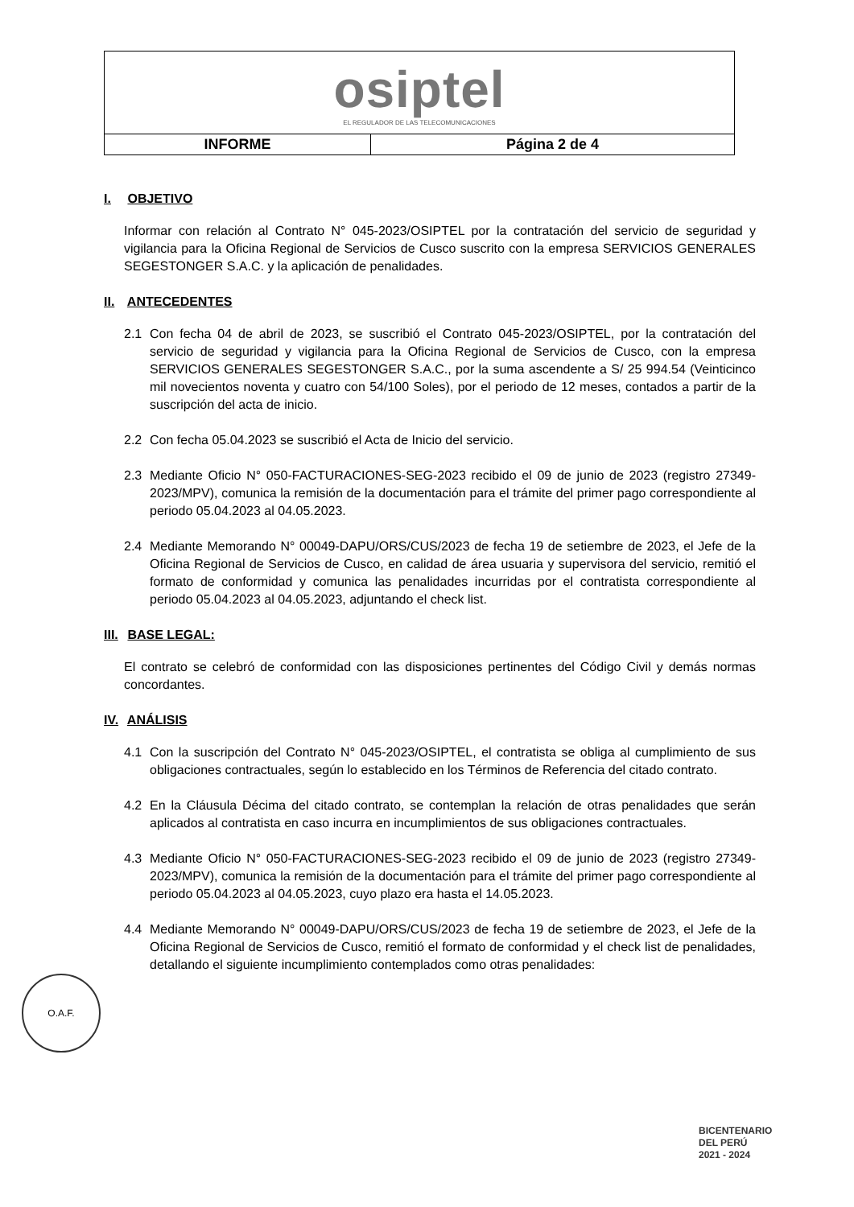| osiptel EL REGULADOR DE LAS TELECOMUNICACIONES | |
| INFORME | Página 2 de 4 |
I. OBJETIVO
Informar con relación al Contrato N° 045-2023/OSIPTEL por la contratación del servicio de seguridad y vigilancia para la Oficina Regional de Servicios de Cusco suscrito con la empresa SERVICIOS GENERALES SEGESTONGER S.A.C. y la aplicación de penalidades.
II. ANTECEDENTES
2.1 Con fecha 04 de abril de 2023, se suscribió el Contrato 045-2023/OSIPTEL, por la contratación del servicio de seguridad y vigilancia para la Oficina Regional de Servicios de Cusco, con la empresa SERVICIOS GENERALES SEGESTONGER S.A.C., por la suma ascendente a S/ 25 994.54 (Veinticinco mil novecientos noventa y cuatro con 54/100 Soles), por el periodo de 12 meses, contados a partir de la suscripción del acta de inicio.
2.2 Con fecha 05.04.2023 se suscribió el Acta de Inicio del servicio.
2.3 Mediante Oficio N° 050-FACTURACIONES-SEG-2023 recibido el 09 de junio de 2023 (registro 27349-2023/MPV), comunica la remisión de la documentación para el trámite del primer pago correspondiente al periodo 05.04.2023 al 04.05.2023.
2.4 Mediante Memorando N° 00049-DAPU/ORS/CUS/2023 de fecha 19 de setiembre de 2023, el Jefe de la Oficina Regional de Servicios de Cusco, en calidad de área usuaria y supervisora del servicio, remitió el formato de conformidad y comunica las penalidades incurridas por el contratista correspondiente al periodo 05.04.2023 al 04.05.2023, adjuntando el check list.
III. BASE LEGAL:
El contrato se celebró de conformidad con las disposiciones pertinentes del Código Civil y demás normas concordantes.
IV. ANÁLISIS
4.1 Con la suscripción del Contrato N° 045-2023/OSIPTEL, el contratista se obliga al cumplimiento de sus obligaciones contractuales, según lo establecido en los Términos de Referencia del citado contrato.
4.2 En la Cláusula Décima del citado contrato, se contemplan la relación de otras penalidades que serán aplicados al contratista en caso incurra en incumplimientos de sus obligaciones contractuales.
4.3 Mediante Oficio N° 050-FACTURACIONES-SEG-2023 recibido el 09 de junio de 2023 (registro 27349-2023/MPV), comunica la remisión de la documentación para el trámite del primer pago correspondiente al periodo 05.04.2023 al 04.05.2023, cuyo plazo era hasta el 14.05.2023.
4.4 Mediante Memorando N° 00049-DAPU/ORS/CUS/2023 de fecha 19 de setiembre de 2023, el Jefe de la Oficina Regional de Servicios de Cusco, remitió el formato de conformidad y el check list de penalidades, detallando el siguiente incumplimiento contemplados como otras penalidades:
O.A.F.
BICENTENARIO
DEL PERÚ
2021 - 2024